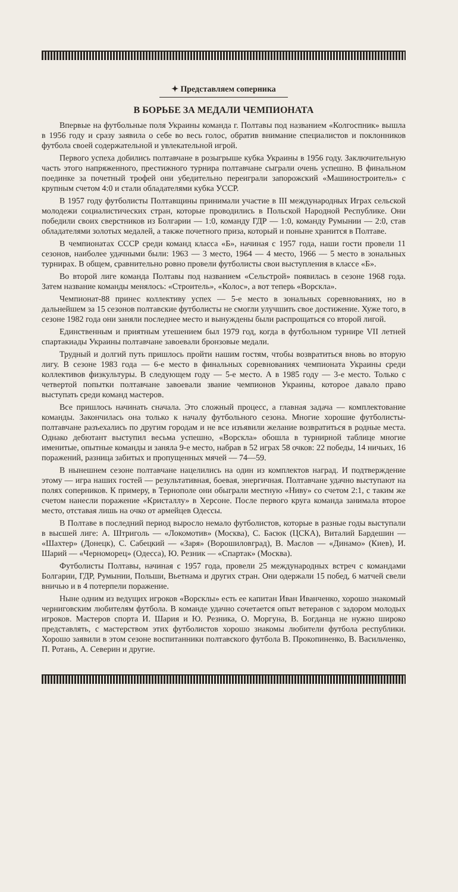✦ Представляем соперника
В БОРЬБЕ ЗА МЕДАЛИ ЧЕМПИОНАТА
Впервые на футбольные поля Украины команда г. Полтавы под названием «Колгоспник» вышла в 1956 году и сразу заявила о себе во весь голос, обратив внимание специалистов и поклонников футбола своей содержательной и увлекательной игрой.
Первого успеха добились полтавчане в розыгрыше кубка Украины в 1956 году. Заключительную часть этого напряженного, престижного турнира полтавчане сыграли очень успешно. В финальном поединке за почетный трофей они убедительно переиграли запорожский «Машиностроитель» с крупным счетом 4:0 и стали обладателями кубка УССР.
В 1957 году футболисты Полтавщины принимали участие в III международных Играх сельской молодежи социалистических стран, которые проводились в Польской Народной Республике. Они победили своих сверстников из Болгарии — 1:0, команду ГДР — 1:0, команду Румынии — 2:0, став обладателями золотых медалей, а также почетного приза, который и поныне хранится в Полтаве.
В чемпионатах СССР среди команд класса «Б», начиная с 1957 года, наши гости провели 11 сезонов, наиболее удачными были: 1963 — 3 место, 1964 — 4 место, 1966 — 5 место в зональных турнирах. В общем, сравнительно ровно провели футболисты свои выступления в классе «Б».
Во второй лиге команда Полтавы под названием «Сельстрой» появилась в сезоне 1968 года. Затем название команды менялось: «Строитель», «Колос», а вот теперь «Ворскла».
Чемпионат-88 принес коллективу успех — 5-е место в зональных соревнованиях, но в дальнейшем за 15 сезонов полтавские футболисты не смогли улучшить свое достижение. Хуже того, в сезоне 1982 года они заняли последнее место и вынуждены были распрощаться со второй лигой.
Единственным и приятным утешением был 1979 год, когда в футбольном турнире VII летней спартакиады Украины полтавчане завоевали бронзовые медали.
Трудный и долгий путь пришлось пройти нашим гостям, чтобы возвратиться вновь во вторую лигу. В сезоне 1983 года — 6-е место в финальных соревнованиях чемпионата Украины среди коллективов физкультуры. В следующем году — 5-е место. А в 1985 году — 3-е место. Только с четвертой попытки полтавчане завоевали звание чемпионов Украины, которое давало право выступать среди команд мастеров.
Все пришлось начинать сначала. Это сложный процесс, а главная задача — комплектование команды. Закончилась она только к началу футбольного сезона. Многие хорошие футболисты-полтавчане разъехались по другим городам и не все изъявили желание возвратиться в родные места. Однако дебютант выступил весьма успешно, «Ворскла» обошла в турнирной таблице многие именитые, опытные команды и заняла 9-е место, набрав в 52 играх 58 очков: 22 победы, 14 ничьих, 16 поражений, разница забитых и пропущенных мячей — 74—59.
В нынешнем сезоне полтавчане нацелились на один из комплектов наград. И подтверждение этому — игра наших гостей — результативная, боевая, энергичная. Полтавчане удачно выступают на полях соперников. К примеру, в Тернополе они обыграли местную «Ниву» со счетом 2:1, с таким же счетом нанесли поражение «Кристаллу» в Херсоне. После первого круга команда занимала второе место, отставая лишь на очко от армейцев Одессы.
В Полтаве в последний период выросло немало футболистов, которые в разные годы выступали в высшей лиге: А. Штриголь — «Локомотив» (Москва), С. Басюк (ЦСКА), Виталий Бардешин — «Шахтер» (Донецк), С. Сабецкий — «Заря» (Ворошиловград), В. Маслов — «Динамо» (Киев), И. Шарий — «Черноморец» (Одесса), Ю. Резник — «Спартак» (Москва).
Футболисты Полтавы, начиная с 1957 года, провели 25 международных встреч с командами Болгарии, ГДР, Румынии, Польши, Вьетнама и других стран. Они одержали 15 побед, 6 матчей свели вничью и в 4 потерпели поражение.
Ныне одним из ведущих игроков «Ворсклы» есть ее капитан Иван Иванченко, хорошо знакомый черниговским любителям футбола. В команде удачно сочетается опыт ветеранов с задором молодых игроков. Мастеров спорта И. Шария и Ю. Резника, О. Моргуна, В. Богданца не нужно широко представлять, с мастерством этих футболистов хорошо знакомы любители футбола республики. Хорошо заявили в этом сезоне воспитанники полтавского футбола В. Прокопиненко, В. Васильченко, П. Ротань, А. Северин и другие.